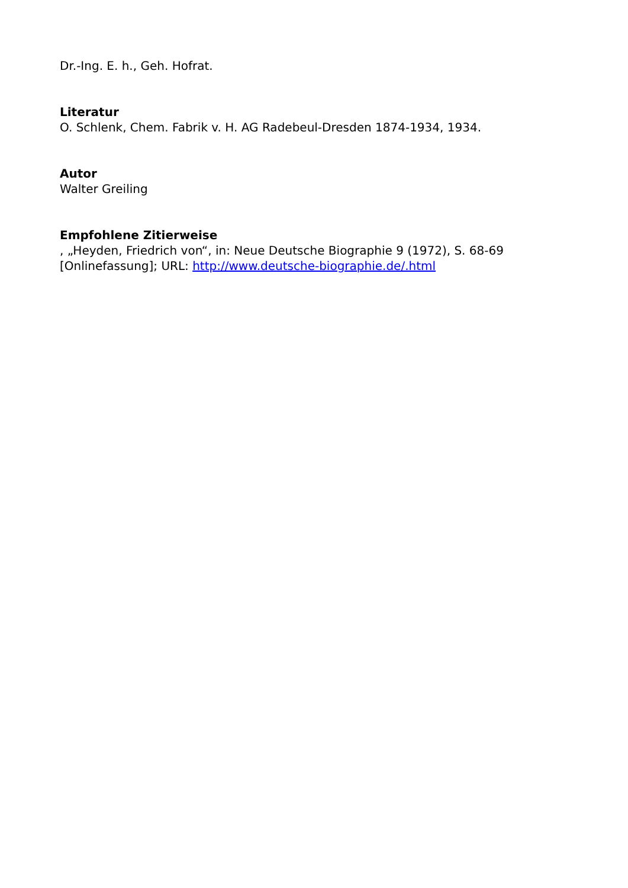Dr.-Ing. E. h., Geh. Hofrat.
Literatur
O. Schlenk, Chem. Fabrik v. H. AG Radebeul-Dresden 1874-1934, 1934.
Autor
Walter Greiling
Empfohlene Zitierweise
, „Heyden, Friedrich von“, in: Neue Deutsche Biographie 9 (1972), S. 68-69
[Onlinefassung]; URL: http://www.deutsche-biographie.de/.html